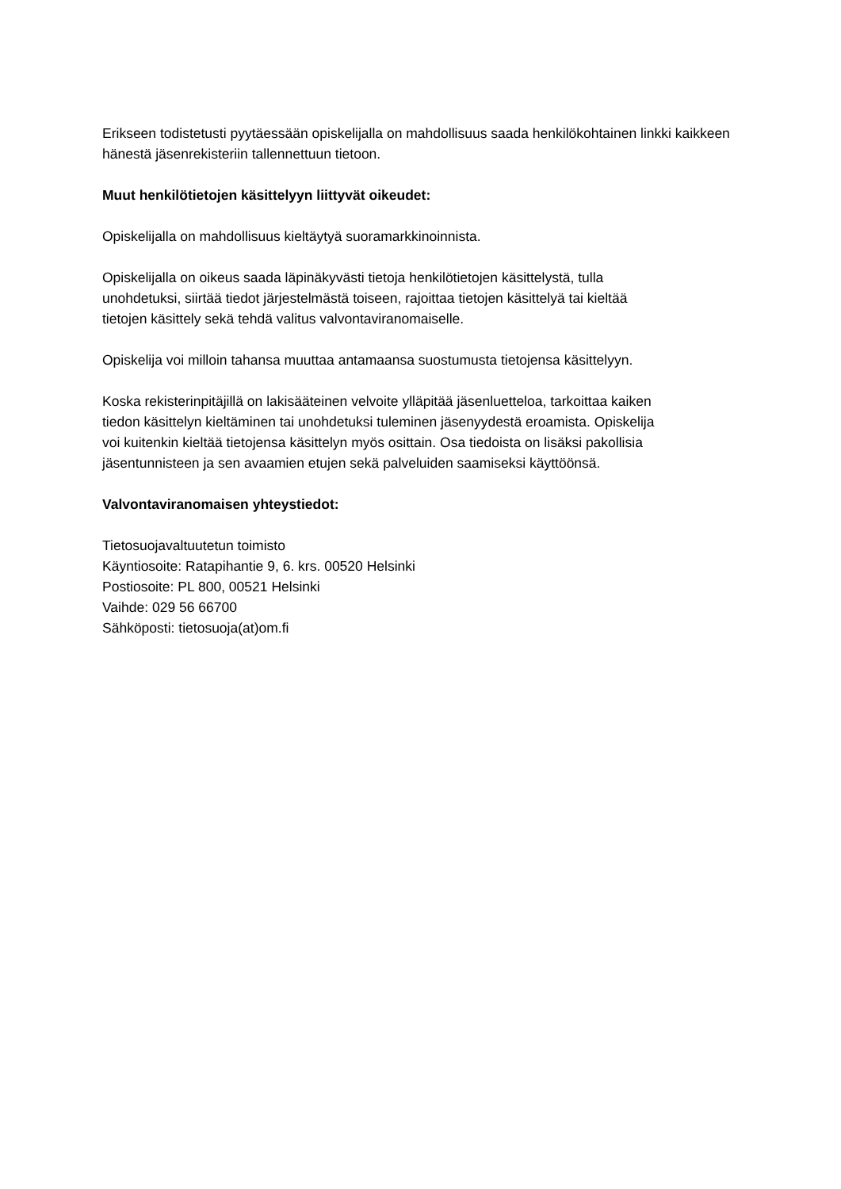Erikseen todistetusti pyytäessään opiskelijalla on mahdollisuus saada henkilökohtainen linkki kaikkeen hänestä jäsenrekisteriin tallennettuun tietoon.
Muut henkilötietojen käsittelyyn liittyvät oikeudet:
Opiskelijalla on mahdollisuus kieltäytyä suoramarkkinoinnista.
Opiskelijalla on oikeus saada läpinäkyvästi tietoja henkilötietojen käsittelystä, tulla
unohdetuksi, siirtää tiedot järjestelmästä toiseen, rajoittaa tietojen käsittelyä tai kieltää
tietojen käsittely sekä tehdä valitus valvontaviranomaiselle.
Opiskelija voi milloin tahansa muuttaa antamaansa suostumusta tietojensa käsittelyyn.
Koska rekisterinpitäjillä on lakisääteinen velvoite ylläpitää jäsenluetteloa, tarkoittaa kaiken
tiedon käsittelyn kieltäminen tai unohdetuksi tuleminen jäsenyydestä eroamista. Opiskelija
voi kuitenkin kieltää tietojensa käsittelyn myös osittain. Osa tiedoista on lisäksi pakollisia
jäsentunnisteen ja sen avaamien etujen sekä palveluiden saamiseksi käyttöönsä.
Valvontaviranomaisen yhteystiedot:
Tietosuojavaltuutetun toimisto
Käyntiosoite: Ratapihantie 9, 6. krs. 00520 Helsinki
Postiosoite: PL 800, 00521 Helsinki
Vaihde: 029 56 66700
Sähköposti: tietosuoja(at)om.fi